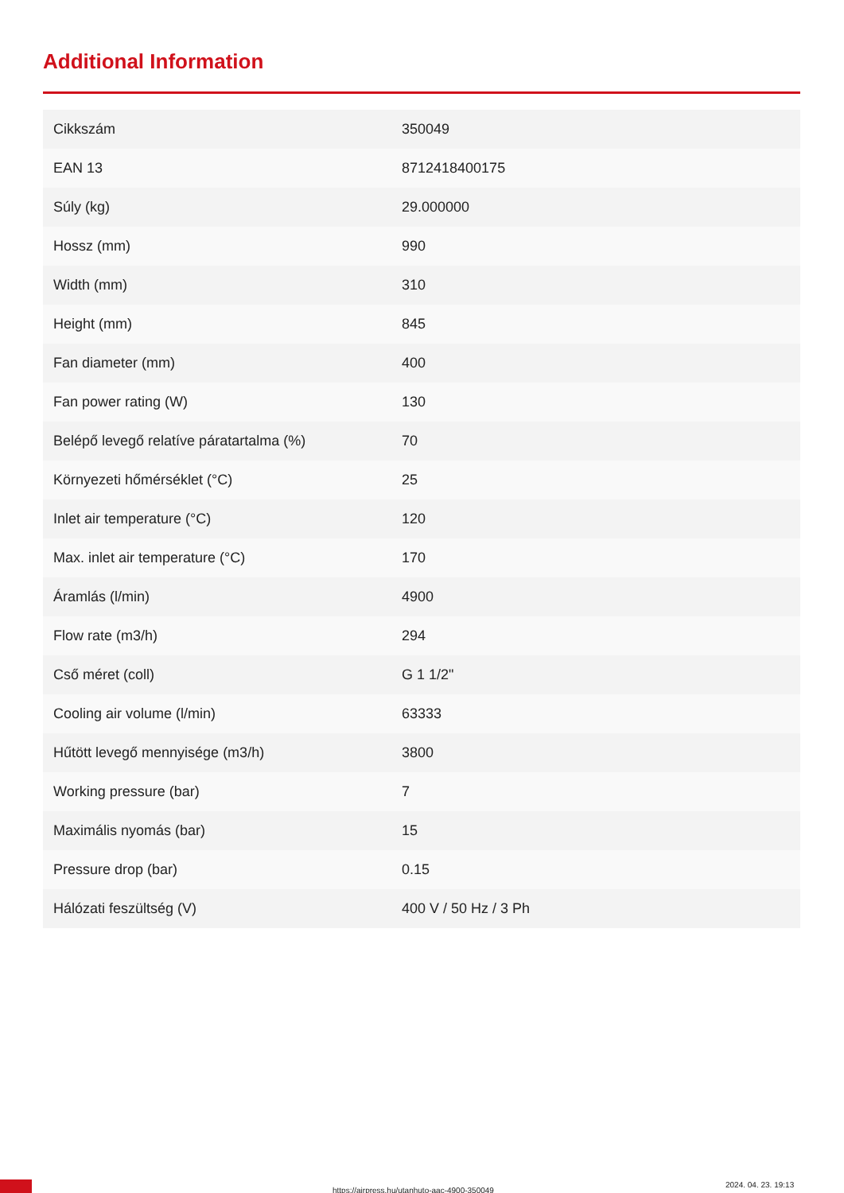Additional Information
| Cikkszám | 350049 |
| EAN 13 | 8712418400175 |
| Súly (kg) | 29.000000 |
| Hossz (mm) | 990 |
| Width (mm) | 310 |
| Height (mm) | 845 |
| Fan diameter (mm) | 400 |
| Fan power rating (W) | 130 |
| Belépő levegő relatíve páratartalma (%) | 70 |
| Környezeti hőmérséklet (°C) | 25 |
| Inlet air temperature (°C) | 120 |
| Max. inlet air temperature (°C) | 170 |
| Áramlás (l/min) | 4900 |
| Flow rate (m3/h) | 294 |
| Cső méret (coll) | G 1 1/2" |
| Cooling air volume (l/min) | 63333 |
| Hűtött levegő mennyisége (m3/h) | 3800 |
| Working pressure (bar) | 7 |
| Maximális nyomás (bar) | 15 |
| Pressure drop (bar) | 0.15 |
| Hálózati feszültség (V) | 400 V / 50 Hz / 3 Ph |
https://airpress.hu/utanhuto-aac-4900-350049
2024. 04. 23. 19:13